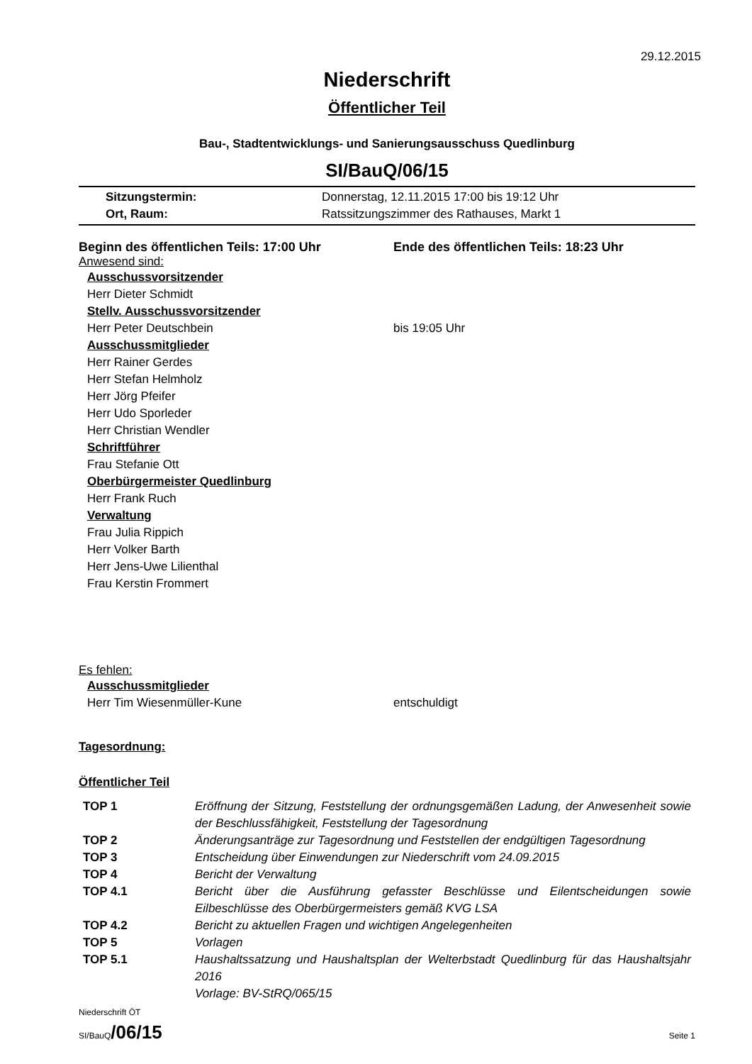29.12.2015
Niederschrift
Öffentlicher Teil
Bau-, Stadtentwicklungs- und Sanierungsausschuss Quedlinburg
SI/BauQ/06/15
Sitzungstermin: Donnerstag, 12.11.2015 17:00 bis 19:12 Uhr
Ort, Raum: Ratssitzungszimmer des Rathauses, Markt 1
Beginn des öffentlichen Teils: 17:00 Uhr Ende des öffentlichen Teils: 18:23 Uhr
Anwesend sind:
Ausschussvorsitzender
Herr Dieter Schmidt
Stellv. Ausschussvorsitzender
Herr Peter Deutschbein bis 19:05 Uhr
Ausschussmitglieder
Herr Rainer Gerdes
Herr Stefan Helmholz
Herr Jörg Pfeifer
Herr Udo Sporleder
Herr Christian Wendler
Schriftführer
Frau Stefanie Ott
Oberbürgermeister Quedlinburg
Herr Frank Ruch
Verwaltung
Frau Julia Rippich
Herr Volker Barth
Herr Jens-Uwe Lilienthal
Frau Kerstin Frommert
Es fehlen:
Ausschussmitglieder
Herr Tim Wiesenmüller-Kune entschuldigt
Tagesordnung:
Öffentlicher Teil
| TOP 1 | Eröffnung der Sitzung, Feststellung der ordnungsgemäßen Ladung, der Anwesenheit sowie der Beschlussfähigkeit, Feststellung der Tagesordnung |
| TOP 2 | Änderungsanträge zur Tagesordnung und Feststellen der endgültigen Tagesordnung |
| TOP 3 | Entscheidung über Einwendungen zur Niederschrift vom 24.09.2015 |
| TOP 4 | Bericht der Verwaltung |
| TOP 4.1 | Bericht über die Ausführung gefasster Beschlüsse und Eilentscheidungen sowie Eilbeschlüsse des Oberbürgermeisters gemäß KVG LSA |
| TOP 4.2 | Bericht zu aktuellen Fragen und wichtigen Angelegenheiten |
| TOP 5 | Vorlagen |
| TOP 5.1 | Haushaltssatzung und Haushaltsplan der Welterbstadt Quedlinburg für das Haushaltsjahr 2016 Vorlage: BV-StRQ/065/15 |
Niederschrift ÖT
SI/BauQ/06/15
Seite 1